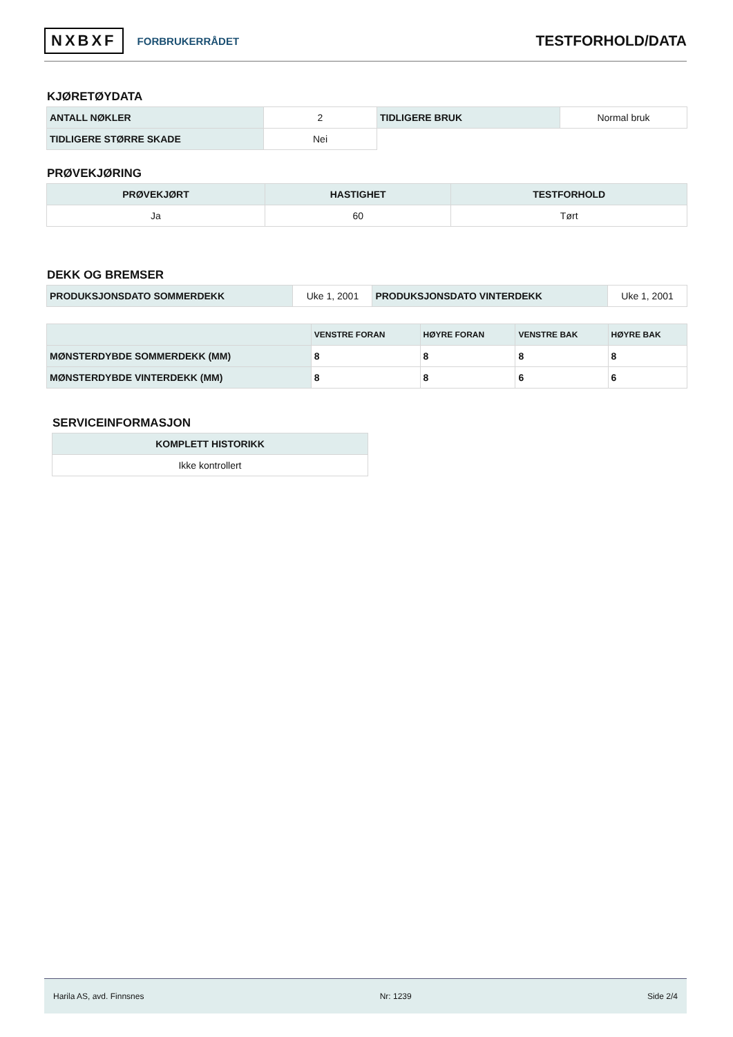NXBXF FORBRUKERRÅDET
TESTFORHOLD/DATA
KJØRETØYDATA
| ANTALL NØKLER | 2 | TIDLIGERE BRUK | Normal bruk |
| TIDLIGERE STØRRE SKADE | Nei | | |
PRØVEKJØRING
| PRØVEKJØRT | HASTIGHET | TESTFORHOLD |
| --- | --- | --- |
| Ja | 60 | Tørt |
DEKK OG BREMSER
| PRODUKSJONSDATO SOMMERDEKK | Uke 1, 2001 | PRODUKSJONSDATO VINTERDEKK | Uke 1, 2001 |
| | VENSTRE FORAN | HØYRE FORAN | VENSTRE BAK | HØYRE BAK |
| --- | --- | --- | --- | --- |
| MØNSTERDYBDE SOMMERDEKK (MM) | 8 | 8 | 8 | 8 |
| MØNSTERDYBDE VINTERDEKK (MM) | 8 | 8 | 6 | 6 |
SERVICEINFORMASJON
| KOMPLETT HISTORIKK |
| --- |
| Ikke kontrollert |
Harila AS, avd. Finnsnes Nr: 1239 Side 2/4